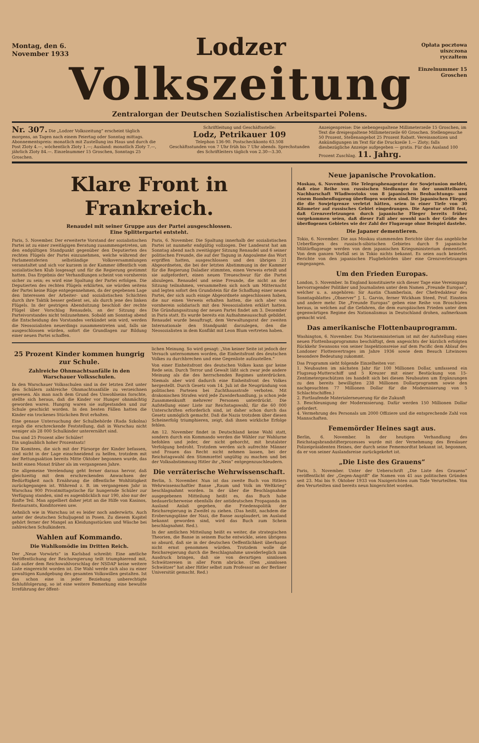Montag, den 6. November 1933
Lodzer
Volkszeitung
Opłata pocztowa uiszczona ryczałtem
Einzelnummer 15 Groschen
Zentralorgan der Deutschen Sozialistischen Arbeitspartei Polens.
Nr. 307. Die „Lodzer Volkszeitung“ erscheint täglich morgens, an Tagen nach einem Feiertag oder Sonntag mittags. Abonnementspreis: monatlich mit Zustellung ins Haus und durch die Post Zloty 4.—, wöchentlich Zloty 1.—; Ausland: monatlich Zloty 7.—, jährlich Zloty 84.—. Einzelnummer 15 Groschen, Sonntags 25 Groschen.
Schriftleitung und Geschäftsstelle:
Lodz, Petrikauer 109
Telephon 136-90. Postscheckkonto 63.508
Geschäftsstunden von 7 Uhr früh bis 7 Uhr abends. Sprechstunden des Schriftleiters täglich von 2.30—3.30.
Anzeigenpreise: Die siebengespaltene Millimeterzeile 15 Groschen, im Text die dreigespaltene Millimeterzeile 60 Groschen. Stellengesuche 50 Prozent, Stellenangebot 25 Prozent Rabatt. Vereinsnotizen und Ankündigungen im Text für die Druckzeile 1.— Zloty; falls diesbezügliche Anzeige aufgegeben — gratis. Für das Ausland 100 Prozent Zuschlag. 11. Jahrg.
Klare Front in Frankreich.
Renaudel mit seiner Gruppe aus der Partei ausgeschlossen.
Eine Splitterpartei entsteht.
Paris, 5. November. Der erweiterte Vorstand der sozialistischen Partei ist zu einer zweitägigen Beratung zusammengetreten, um den endgültigen Standpunkt gegenüber den Deputierten des rechten Flügels der Partei einzunehmen, welche während der Parlamentsferien selbständige Volksversammlungen veranstaltet und sich vor kurzem in der Kammer öffentlich vom sozialistischen Klub losgesagt und für die Regierung gestimmt hatten. Das Ergebnis der Verhandlungen scheint von vornherein sicher zu sein; es wird eine Spaltung der Partei erfolgen. Die Deputierten des rechten Flügels erklärten, sie würden seitens der Partei keine Rüge entgegennehmen, da der gegebenen Lage den Interessen der Arbeiter- und sozialistischen Schichten durch ihre Taktik besser gedient sei, als durch jene des linken Flügels. In der gestrigen Abendsitzung beschloß der rechte Flügel über Vorschlag Renaudels, an der Sitzung des Parteivorstandes nicht teilzunehmen. Sobald am Sonntag abend die Entscheidung des Vorstandes verkündet sein wird, werden die Neosozialisten neuerdings zusammentreten und, falls sie ausgeschlossen würden, sofort die Grundlagen zur Bildung einer neuen Partei schaffen.
Paris, 6. November. Die Spaltung innerhalb der sozialistischen Partei ist nunmehr endgültig vollzogen. Der Landesrat hat am Sonntag abend nach zweitägiger Sitzung Renaudel und 6 seiner politischen Freunde, die auf der Tagung in Angouleme das Wort ergriffen hatten, ausgeschlossen und den übrigen 21 Abgeordneten, die bei der letzten Abstimmung in der Kammer für die Regierung Daladier stimmten, einen Verweis erteilt und sie aufgefordert, einen neuen Treueschwur für die Partei abzulegen. Renaudel und seine Freunde, die nicht an der Sitzung teilnahmen, versammelten sich noch um Mitternacht und legten sofort den Grundstein für die Schaffung einer neuen Partei, der sich auch einige Abgeordnete angeschlossen haben, die nur einen Verweis erhalten hatten, die sich aber von vornherein solidarisch mit den Neosozialisten erklärt hatten. Die Gründungssitzung der neuen Partei findet am 3. Dezember in Paris statt. Es wurde bereits ein Aufnahmeausschuß gebildet. Renaudel wurde beauftragt, dem Verwaltungsrat der zweiten Internationale den Standpunkt darzulegen, den die Neosozialisten in dem Konflikt mit Leon Blum vertreten haben.
25 Prozent Kinder kommen hungrig zur Schule.
Zahlreiche Ohnmachtsanfälle in den Warschauer Volksschulen.
In den Warschauer Volksschulen sind in der letzten Zeit unter den Schülern zahlreiche Ohnmachtsanfälle zu verzeichnen gewesen. Als man nach dem Grund des Unwohlseins forschte, stellte sich heraus, daß die Kinder vor Hunger ohnmächtig geworden waren. Hungrig waren sie aufgestanden und zur Schule geschickt worden. In den besten Fällen hatten die Kinder ein trockenes Stückchen Brot erhalten.
Eine genaue Untersuchung der Schulbehörde (Rada Szkolna) ergab die erschreckende Feststellung, daß in Warschau nicht weniger als 28 000 Schulkinder unterernährt sind.
Das sind 25 Prozent aller Schüler!
Ein unglaublich hoher Prozentsatz!
Die Komitees, die sich mit der Fürsorge der Kinder befassen, sind nicht in der Lage einschneidend zu helfen, trotzdem mit der Rettungsaktion bereits Mitte Oktober begonnen wurde, das heißt einen Monat früher als im vergangenen Jahre.
Die allgemeine Verelendung geht ferner daraus hervor, daß gleichzeitig mit dem erschreckenden Anwachsen der Bedürftigkeit nach Ernährung die öffentliche Wohltätigkeit zurückgegangen ist. Während z. B. im vergangenen Jahr in Warschau 900 Privatmittagstische für hungernde Schüler zur Verfügung standen, sind es augenblicklich nur 190, also nur der fünfte Teil. Man appelliert daher jetzt an die Hilfe von Kasinos, Restaurants, Konditoreien usw.
Aehnlich wie in Warschau ist es leider noch anderwärts. Auch unter der deutschen Schuljugend in Posen. Zu diesem Kapitel gehört ferner der Mangel an Kleidungsstücken und Wäsche bei zahlreichen Schulkindern.
Wahlen auf Kommando.
Die Wahlkomödie im Dritten Reich.
Der „Neue Vorwärts“ in Karlsbad schreibt: Eine amtliche Veröffentlichung der Reichsregierung teilt triumphierend mit, daß außer dem Reichswahlvorschlag der NSDAP keine weitere Liste eingereicht worden ist. Die Wahl werde sich also zu einer gewaltigen Kundgebung des gesamten Volkswillen gestalten. Ist das schon eine in jeder Beziehung unberechtigte Schlußfolgerung, so ist eine weitere Bemerkung eine bewußte Irreführung der öffent-
lichen Meinung. So wird gesagt: „Von keiner Seite ist jedoch der Versuch unternommen worden, die Einheitsfront des deutschen Volkes zu durchbrechen und eine Gegenliste aufzustellen.“
Von einer Einheitsfront des deutschen Volkes kann gar keine Rede sein. Durch Terror und Gewalt läßt sich zwar jede andere Meinung als die des herrschenden Regimes unterdrücken. Niemals aber wird dadurch eine Einheitsfront des Volkes hergestellt. Durch Gesetz vom 14. Juli ist die Neugründung von politischen Parteien bei Zuchthausstrafe verboten. Mit drakonischen Strafen wird jede Zuwiderhandlung, ja schon jede Zusammenkunft mehrerer Personen unterdrückt. Die Aufstellung einer Liste zur Reichstagswahl, für die 60 000 Unterschriften erforderlich sind, ist daher schon durch das Gesetz unmöglich gemacht. Daß die Nazis trotzdem über diesen Scheinerfolg triumphieren, zeigt, daß ihnen wirkliche Erfolge fehlen.
Am 12. November findet in Deutschland keine Wahl statt, sondern durch ein Kommando werden die Wähler zur Wahlurne befohlen und jeder, der nicht gehorcht, mit brutalster Verfolgung bedroht. Trotzdem werden sich aufrechte Männer und Frauen das Recht nicht nehmen lassen, bei der Reichstagswahl den Stimmzettel ungültig zu machen und bei der Volksabstimmung Hitler ihr „Nein“ entgegenzuschleudern.
Die verräterische Wehrwissenschaft.
Berlin, 5. November. Nun ist das zweite Buch von Hitlers Wehrwissenschaftler Banse „Raum und Volk im Weltkrieg“ beschlagnahmt worden. In der über die Beschlagnahme ausgegebenen Mitteilung heißt es, das Buch habe bedauerlicherweise ebenfalls der antideutschen Propaganda im Ausland Anlaß gegeben, die Friedenspolitik der Reichsregierung in Zweifel zu ziehen. (Das heißt, nachdem die Eroberungspläne der Nazi, die Banse ausplaudert, im Ausland bekannt geworden sind, wird das Buch zum Schein beschlagnahmt. Red.).
In der amtlichen Mitteilung heißt es weiter, die strategischen Theorien, die Banse in seinem Buche entwickle, seien übrigens so absurd, daß sie in der deutschen Oeffentlichkeit überhaupt nicht ernst genommen würden. Trotzdem wolle die Reichsregierung durch die Beschlagnahme unwiderleglich zum Ausdruck bringen, daß sie von derartigen sinnlosen Schwätzereien in aller Form abrücke. (Den „sinnlosen Schwätzer“ hat aber Hitler selbst zum Professor an der Berliner Universität gemacht. Red.)
Neue japanische Provokation.
Moskau, 6. November. Die Telegraphenagentur der Sowjetunion meldet, daß eine Reihe von russischen Siedlungen in der unmittelbaren Nachbarschaft Wladiwostoks von 8 japanischen Beobachtungs- und einem Bombenflugzeug überflogen worden sind. Die japanischen Flieger, die die Sowjetgrenze verletzt hätten, seien in einer Tiefe von 30 Kilometer auf russisches Gebiet eingedrungen. Die Agentur stellt fest, daß Grenzverletzungen durch japanische Flieger bereits früher vorgekommen seien, daß dieser Fall aber sowohl nach der Größe des überflogenen Gebietes wie der Zahl der Flugzeuge ohne Beispiel dastehe.
Die Japaner dementieren.
Tokio, 6. November. Die aus Moskau stammenden Berichte über das angebliche Ueberfliegen des russisch-sibirischen Gebietes durch 9 japanische Militärflugzeuge werden von dem japanischen Kriegsministerium dementiert. Von dem ganzen Vorfall sei in Tokio nichts bekannt. Es seien auch keinerlei Berichte von den japanischen Flugbehörden über eine Grenzverletzungen eingegangen.
Um den Frieden Europas.
London, 5. November. In England konstituierte sich dieser Tage eine Vereinigung hervorragender Politiker und Journalisten unter dem Namen „Freunde Europas“, welcher u. a. angehören: Sir Austin Chamberlain, der Chefredakteur des Sonntagsblattes „Observer“ J. L. Garvin, ferner Wickham Steed, Prof. Einstein und andere mehr. Die „Freunde Europas“ geben eine Reihe von Broschüren heraus, in welchen auf die Gefahren, die dem europäischen Frieden unter dem gegenwärtigen Regime des Nationalismus in Deutschland drohen, aufmerksam gemacht wird.
Das amerikanische Flottenbauprogramm.
Washington, 6. November. Das Marineministerium ist mit der Aufstellung eines neuen Flottenbauprogramms beschäftigt, dem angesichts der kürzlich erfolgten Rückkehr Swansons von seiner Inspektionsreise auf dem Pacific dem Ablauf des Londoner Flottenvertrages im Jahre 1936 sowie dem Besuch Litwinows besondere Bedeutung zukommt.
Das Programm sieht folgende Einzelheiten vor:
1. Neubauten im nächsten Jahr für 100 Millionen Dollar, umfassend ein Flugzeug-Mutterschiff und 5 Kreuzer mit einer Bestückung von 15-Zentimetergeschützen (es handelt sich bei diesen Neubauten um Ergänzungen zu den bereits bewilligten 238 Millionen Dollarprogramm sowie den nachgesuchten 77 Millionen Dollar für die Modernisierung von 5 Schlachtschiffen.)
2. Fortlaufende Materialerneuerung für die Zukunft
3. Beschleunigung der Modernisierung. Dafür werden 150 Millionen Dollar gefordert.
4. Vermehrung des Personals um 2000 Offiziere und die entsprechende Zahl von Mannschaften.
Fememörder Heines sagt aus.
Berlin, 6. November. In der heutigen Verhandlung des Reichstagsbrandstifterprozesses wurde mit der Vernehmung des Breslauer Polizeipräsidenten Heines, der durch seine Fememordtat bekannt ist, begonnen, da er von seiner Auslandsreise zurückgekehrt ist.
„Die Liste des Grauens“
Paris, 5. November. Unter der Ueberschrift „Die Liste des Grauens“ veröffentlicht der „Gegen-Angriff“ die Namen von 41 aus politischen Gründen seit 23. Mai bis 9. Oktober 1933 von Nazigerichten zum Tode Verurteilten. Von den Verurteilten sind bereits neun hingerichtet worden.